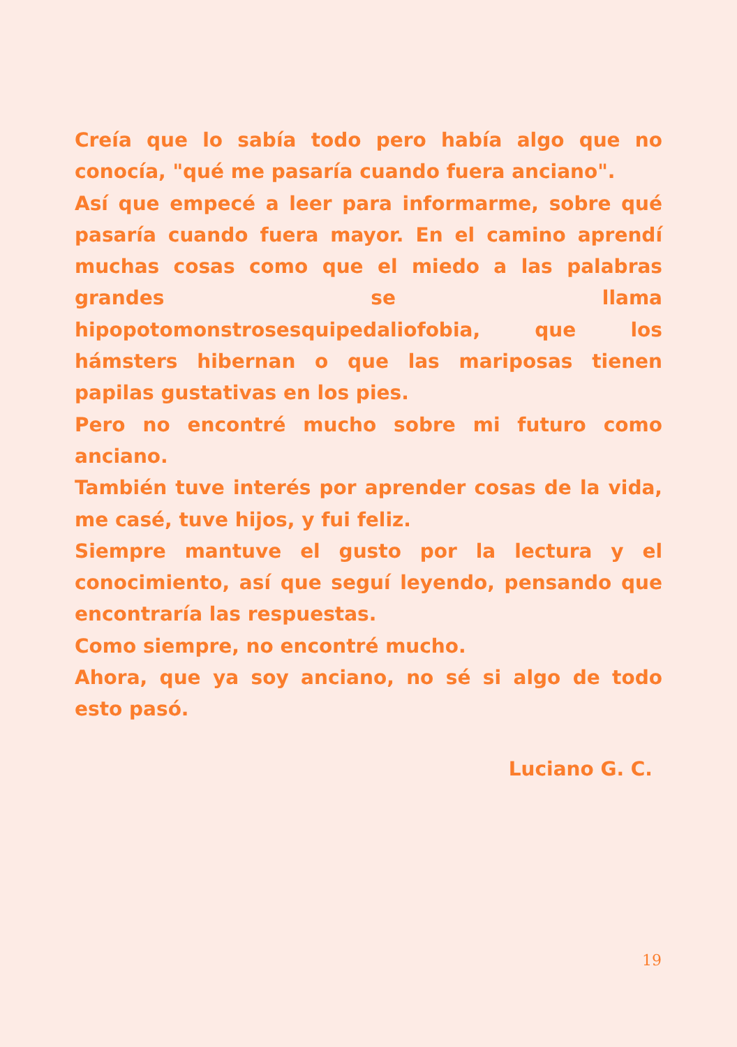Creía que lo sabía todo pero había algo que no conocía, "qué me pasaría cuando fuera anciano".
Así que empecé a leer para informarme, sobre qué pasaría cuando fuera mayor. En el camino aprendí muchas cosas como que el miedo a las palabras grandes se llama hipopotomonstrosesquipedaliofobia, que los hámsters hibernan o que las mariposas tienen papilas gustativas en los pies.
Pero no encontré mucho sobre mi futuro como anciano.
También tuve interés por aprender cosas de la vida, me casé, tuve hijos, y fui feliz.
Siempre mantuve el gusto por la lectura y el conocimiento, así que seguí leyendo, pensando que encontraría las respuestas.
Como siempre, no encontré mucho.
Ahora, que ya soy anciano, no sé si algo de todo esto pasó.
Luciano G. C.
19